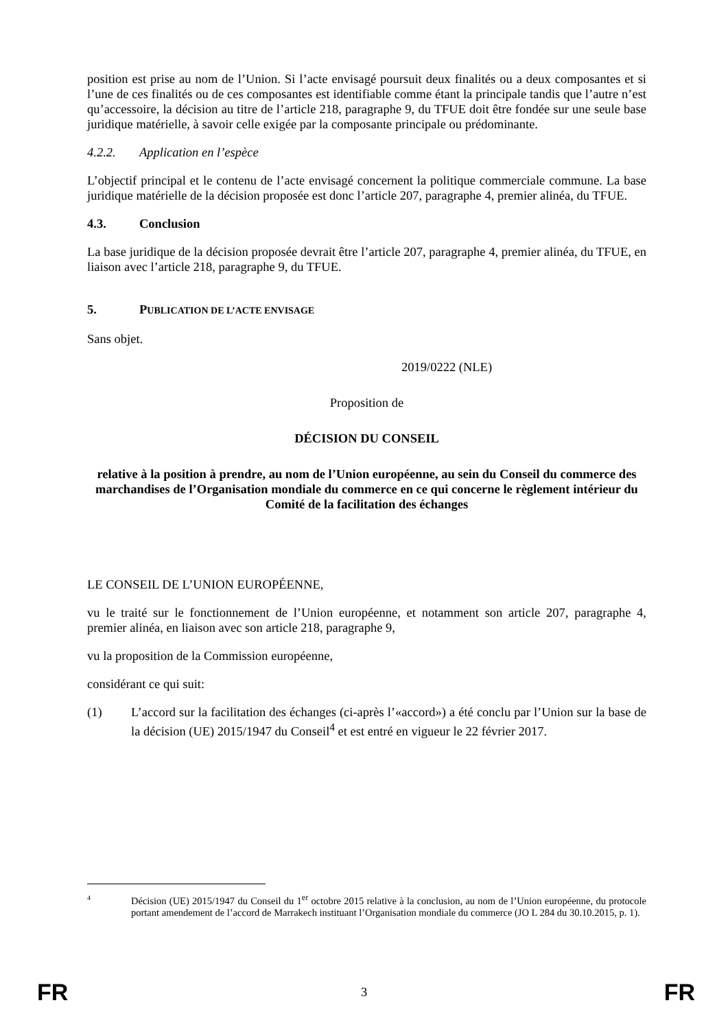position est prise au nom de l’Union. Si l’acte envisagé poursuit deux finalités ou a deux composantes et si l’une de ces finalités ou de ces composantes est identifiable comme étant la principale tandis que l’autre n’est qu’accessoire, la décision au titre de l’article 218, paragraphe 9, du TFUE doit être fondée sur une seule base juridique matérielle, à savoir celle exigée par la composante principale ou prédominante.
4.2.2. Application en l’espèce
L’objectif principal et le contenu de l’acte envisagé concernent la politique commerciale commune. La base juridique matérielle de la décision proposée est donc l’article 207, paragraphe 4, premier alinéa, du TFUE.
4.3. Conclusion
La base juridique de la décision proposée devrait être l’article 207, paragraphe 4, premier alinéa, du TFUE, en liaison avec l’article 218, paragraphe 9, du TFUE.
5. PUBLICATION DE L’ACTE ENVISAGE
Sans objet.
2019/0222 (NLE)
Proposition de
DÉCISION DU CONSEIL
relative à la position à prendre, au nom de l’Union européenne, au sein du Conseil du commerce des marchandises de l’Organisation mondiale du commerce en ce qui concerne le règlement intérieur du Comité de la facilitation des échanges
LE CONSEIL DE L’UNION EUROPÉENNE,
vu le traité sur le fonctionnement de l’Union européenne, et notamment son article 207, paragraphe 4, premier alinéa, en liaison avec son article 218, paragraphe 9,
vu la proposition de la Commission européenne,
considérant ce qui suit:
(1) L’accord sur la facilitation des échanges (ci-après l’«accord») a été conclu par l’Union sur la base de la décision (UE) 2015/1947 du Conseil<sup>4</sup> et est entré en vigueur le 22 février 2017.
4 Décision (UE) 2015/1947 du Conseil du 1<sup>er</sup> octobre 2015 relative à la conclusion, au nom de l’Union européenne, du protocole portant amendement de l’accord de Marrakech instituant l’Organisation mondiale du commerce (JO L 284 du 30.10.2015, p. 1).
FR 3 FR